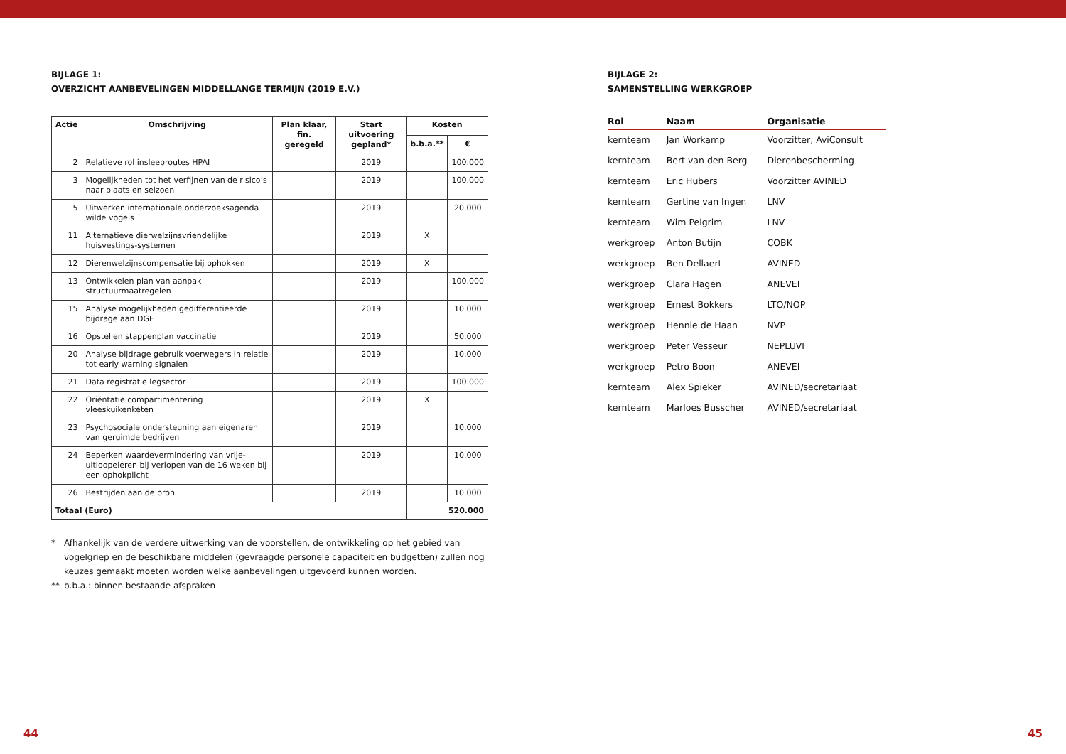BIJLAGE 1:
OVERZICHT AANBEVELINGEN MIDDELLANGE TERMIJN (2019 E.V.)
| Actie | Omschrijving | Plan klaar, fin. geregeld | Start uitvoering gepland* | Kosten | |
| --- | --- | --- | --- | --- | --- |
| | | | | b.b.a.** | € |
| 2 | Relatieve rol insleeproutes HPAI | | 2019 | | 100.000 |
| 3 | Mogelijkheden tot het verfijnen van de risico’s naar plaats en seizoen | | 2019 | | 100.000 |
| 5 | Uitwerken internationale onderzoeksagenda wilde vogels | | 2019 | | 20.000 |
| 11 | Alternatieve dierwelzijnsvriendelijke huisvestings-systemen | | 2019 | X | |
| 12 | Dierenwelzijnscompensatie bij ophokken | | 2019 | X | |
| 13 | Ontwikkelen plan van aanpak structuurmaatregelen | | 2019 | | 100.000 |
| 15 | Analyse mogelijkheden gedifferentieerde bijdrage aan DGF | | 2019 | | 10.000 |
| 16 | Opstellen stappenplan vaccinatie | | 2019 | | 50.000 |
| 20 | Analyse bijdrage gebruik voerwegers in relatie tot early warning signalen | | 2019 | | 10.000 |
| 21 | Data registratie legsector | | 2019 | | 100.000 |
| 22 | Oriëntatie compartimentering vleeskuikenketen | | 2019 | X | |
| 23 | Psychosociale ondersteuning aan eigenaren van geruimde bedrijven | | 2019 | | 10.000 |
| 24 | Beperken waardevermindering van vrije-uitloopeieren bij verlopen van de 16 weken bij een ophokplicht | | 2019 | | 10.000 |
| 26 | Bestrijden aan de bron | | 2019 | | 10.000 |
| Totaal (Euro) | | | | 520.000 | |
* Afhankelijk van de verdere uitwerking van de voorstellen, de ontwikkeling op het gebied van vogelgriep en de beschikbare middelen (gevraagde personele capaciteit en budgetten) zullen nog keuzes gemaakt moeten worden welke aanbevelingen uitgevoerd kunnen worden.
** b.b.a.: binnen bestaande afspraken
BIJLAGE 2:
SAMENSTELLING WERKGROEP
| Rol | Naam | Organisatie |
| --- | --- | --- |
| kernteam | Jan Workamp | Voorzitter, AviConsult |
| kernteam | Bert van den Berg | Dierenbescherming |
| kernteam | Eric Hubers | Voorzitter AVINED |
| kernteam | Gertine van Ingen | LNV |
| kernteam | Wim Pelgrim | LNV |
| werkgroep | Anton Butijn | COBK |
| werkgroep | Ben Dellaert | AVINED |
| werkgroep | Clara Hagen | ANEVEI |
| werkgroep | Ernest Bokkers | LTO/NOP |
| werkgroep | Hennie de Haan | NVP |
| werkgroep | Peter Vesseur | NEPLUVI |
| werkgroep | Petro Boon | ANEVEI |
| kernteam | Alex Spieker | AVINED/secretariaat |
| kernteam | Marloes Busscher | AVINED/secretariaat |
44 45